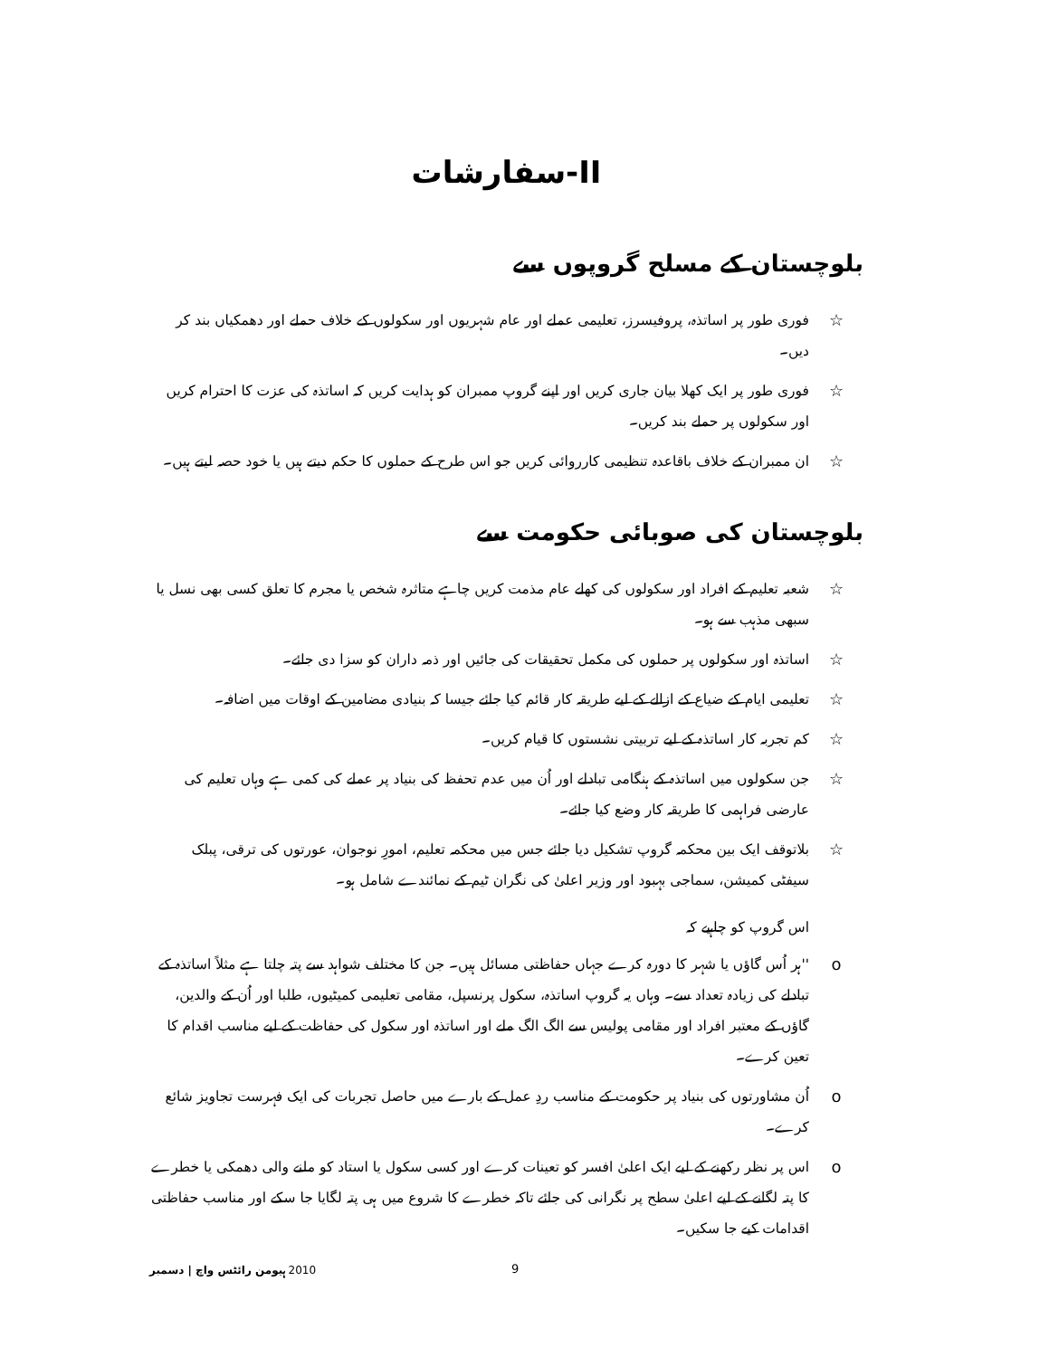II-سفارشات
بلوچستان کے مسلح گروپوں سے
☆ فوری طور پر اساتذہ، پروفیسرز، تعلیمی عملے اور عام شہریوں اور سکولوں کے خلاف حملے اور دھمکیاں بند کر دیں۔
☆ فوری طور پر ایک کھلا بیان جاری کریں اور اپنے گروپ ممبران کو ہدایت کریں کہ اساتذہ کی عزت کا احترام کریں اور سکولوں پر حملے بند کریں۔
☆ ان ممبران کے خلاف باقاعدہ تنظیمی کارروائی کریں جو اس طرح کے حملوں کا حکم دیتے ہیں یا خود حصہ لیتے ہیں۔
بلوچستان کی صوبائی حکومت سے
☆ شعبہ تعلیم کے افراد اور سکولوں کی کھلے عام مذمت کریں چاہے متاثرہ شخص یا مجرم کا تعلق کسی بھی نسل یا سبھی مذہب سے ہو۔
☆ اساتذہ اور سکولوں پر حملوں کی مکمل تحقیقات کی جائیں اور ذمہ داران کو سزا دی جائے۔
☆ تعلیمی ایام کے ضیاع کے ازالے کے لیے طریقہ کار قائم کیا جائے جیسا کہ بنیادی مضامین کے اوقات میں اضافہ۔
☆ کم تجربہ کار اساتذہ کے لیے تربیتی نشستوں کا قیام کریں۔
☆ جن سکولوں میں اساتذہ کے ہنگامی تبادلے اور اُن میں عدم تحفظ کی بنیاد پر عملے کی کمی ہے وہاں تعلیم کی عارضی فراہمی کا طریقہ کار وضع کیا جائے۔
☆ بلاتوقف ایک بین محکمہ گروپ تشکیل دیا جائے جس میں محکمہ تعلیم، امورِ نوجوان، عورتوں کی ترقی، پبلک سیفٹی کمیشن، سماجی بہبود اور وزیر اعلیٰ کی نگران ٹیم کے نمائندے شامل ہو۔
اس گروپ کو چاہیے کہ
o ''ہر اُس گاؤں یا شہر کا دورہ کرے جہاں حفاظتی مسائل ہیں۔ جن کا مختلف شواہد سے پتہ چلتا ہے مثلاً اساتذہ کے تبادلے کی زیادہ تعداد سے۔ وہاں یہ گروپ اساتذہ، سکول پرنسپل، مقامی تعلیمی کمیٹیوں، طلبا اور اُن کے والدین، گاؤں کے معتبر افراد اور مقامی پولیس سے الگ الگ ملے اور اساتذہ اور سکول کی حفاظت کے لیے مناسب اقدام کا تعین کرے۔
oاُن مشاورتوں کی بنیاد پر حکومت کے مناسب ردِ عمل کے بارے میں حاصل تجربات کی ایک فہرست تجاویز شائع کرے۔
oاس پر نظر رکھنے کے لیے ایک اعلیٰ افسر کو تعینات کرے اور کسی سکول یا استاد کو ملنے والی دھمکی یا خطرے کا پتہ لگانے کے لیے اعلیٰ سطح پر نگرانی کی جائے تاکہ خطرے کا شروع میں ہی پتہ لگایا جا سکے اور مناسب حفاظتی اقدامات کیے جا سکیں۔
ہیومن رائٹس واچ | دسمبر 2010
9